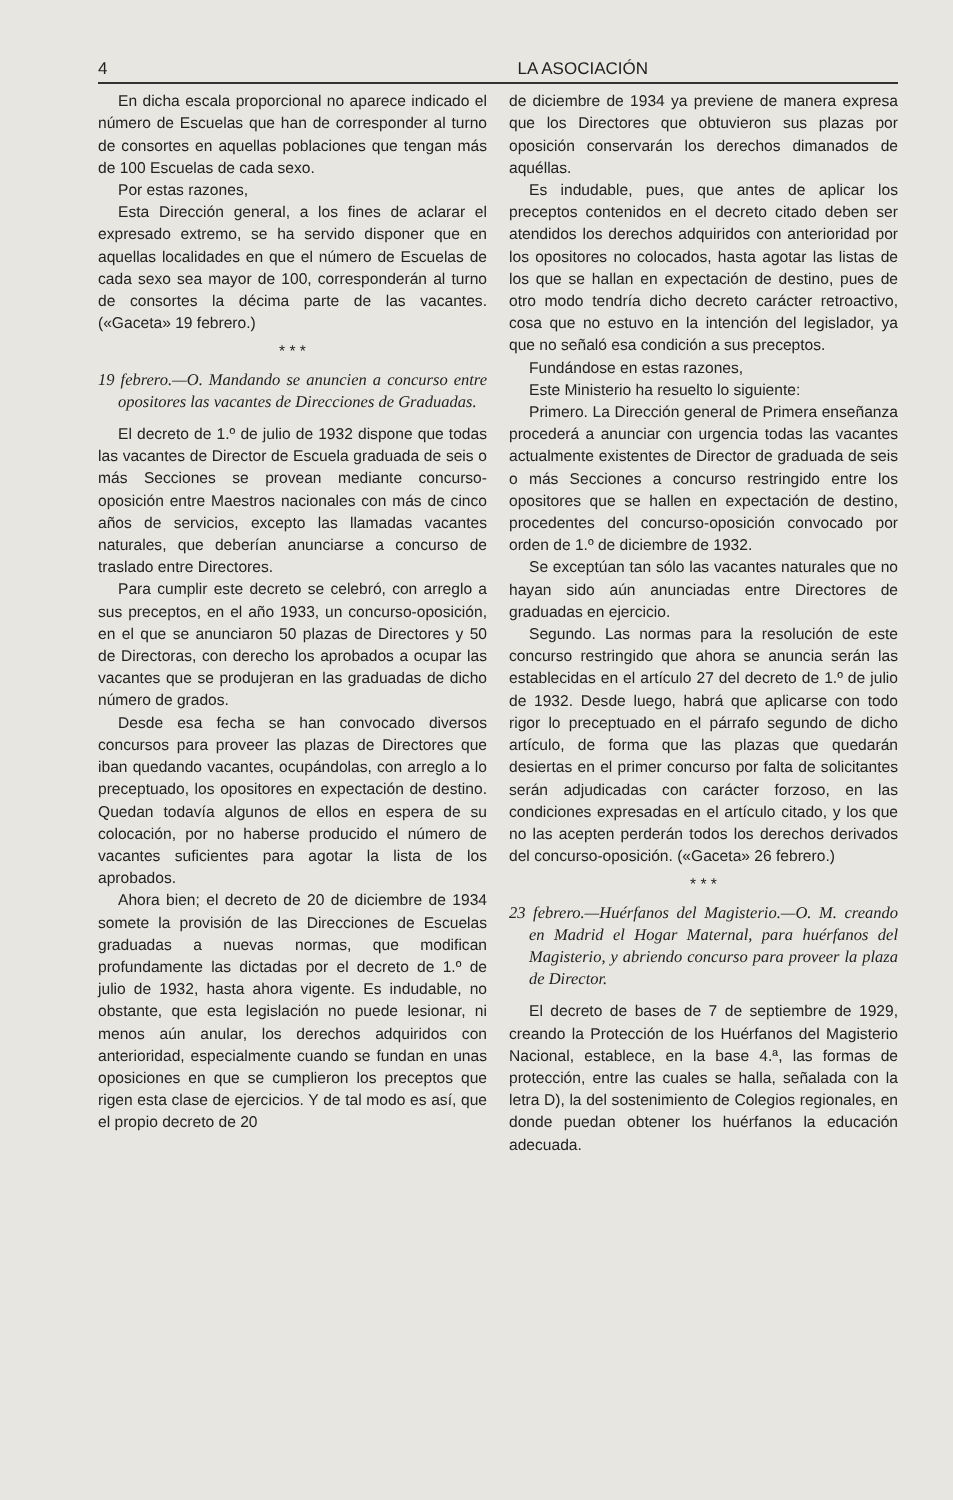4 LA ASOCIACIÓN
En dicha escala proporcional no aparece indicado el número de Escuelas que han de corresponder al turno de consortes en aquellas poblaciones que tengan más de 100 Escuelas de cada sexo.
Por estas razones,
Esta Dirección general, a los fines de aclarar el expresado extremo, se ha servido disponer que en aquellas localidades en que el número de Escuelas de cada sexo sea mayor de 100, corresponderán al turno de consortes la décima parte de las vacantes. («Gaceta» 19 febrero.)
* * *
19 febrero.—O. Mandando se anuncien a concurso entre opositores las vacantes de Direcciones de Graduadas.
El decreto de 1.º de julio de 1932 dispone que todas las vacantes de Director de Escuela graduada de seis o más Secciones se provean mediante concurso-oposición entre Maestros nacionales con más de cinco años de servicios, excepto las llamadas vacantes naturales, que deberían anunciarse a concurso de traslado entre Directores.
Para cumplir este decreto se celebró, con arreglo a sus preceptos, en el año 1933, un concurso-oposición, en el que se anunciaron 50 plazas de Directores y 50 de Directoras, con derecho los aprobados a ocupar las vacantes que se produjeran en las graduadas de dicho número de grados.
Desde esa fecha se han convocado diversos concursos para proveer las plazas de Directores que iban quedando vacantes, ocupándolas, con arreglo a lo preceptuado, los opositores en expectación de destino. Quedan todavía algunos de ellos en espera de su colocación, por no haberse producido el número de vacantes suficientes para agotar la lista de los aprobados.
Ahora bien; el decreto de 20 de diciembre de 1934 somete la provisión de las Direcciones de Escuelas graduadas a nuevas normas, que modifican profundamente las dictadas por el decreto de 1.º de julio de 1932, hasta ahora vigente. Es indudable, no obstante, que esta legislación no puede lesionar, ni menos aún anular, los derechos adquiridos con anterioridad, especialmente cuando se fundan en unas oposiciones en que se cumplieron los preceptos que rigen esta clase de ejercicios. Y de tal modo es así, que el propio decreto de 20
de diciembre de 1934 ya previene de manera expresa que los Directores que obtuvieron sus plazas por oposición conservarán los derechos dimanados de aquéllas.
Es indudable, pues, que antes de aplicar los preceptos contenidos en el decreto citado deben ser atendidos los derechos adquiridos con anterioridad por los opositores no colocados, hasta agotar las listas de los que se hallan en expectación de destino, pues de otro modo tendría dicho decreto carácter retroactivo, cosa que no estuvo en la intención del legislador, ya que no señaló esa condición a sus preceptos.
Fundándose en estas razones,
Este Ministerio ha resuelto lo siguiente:
Primero. La Dirección general de Primera enseñanza procederá a anunciar con urgencia todas las vacantes actualmente existentes de Director de graduada de seis o más Secciones a concurso restringido entre los opositores que se hallen en expectación de destino, procedentes del concurso-oposición convocado por orden de 1.º de diciembre de 1932.
Se exceptúan tan sólo las vacantes naturales que no hayan sido aún anunciadas entre Directores de graduadas en ejercicio.
Segundo. Las normas para la resolución de este concurso restringido que ahora se anuncia serán las establecidas en el artículo 27 del decreto de 1.º de julio de 1932. Desde luego, habrá que aplicarse con todo rigor lo preceptuado en el párrafo segundo de dicho artículo, de forma que las plazas que quedarán desiertas en el primer concurso por falta de solicitantes serán adjudicadas con carácter forzoso, en las condiciones expresadas en el artículo citado, y los que no las acepten perderán todos los derechos derivados del concurso-oposición. («Gaceta» 26 febrero.)
* * *
23 febrero.—Huérfanos del Magisterio.—O. M. creando en Madrid el Hogar Maternal, para huérfanos del Magisterio, y abriendo concurso para proveer la plaza de Director.
El decreto de bases de 7 de septiembre de 1929, creando la Protección de los Huérfanos del Magisterio Nacional, establece, en la base 4.ª, las formas de protección, entre las cuales se halla, señalada con la letra D), la del sostenimiento de Colegios regionales, en donde puedan obtener los huérfanos la educación adecuada.